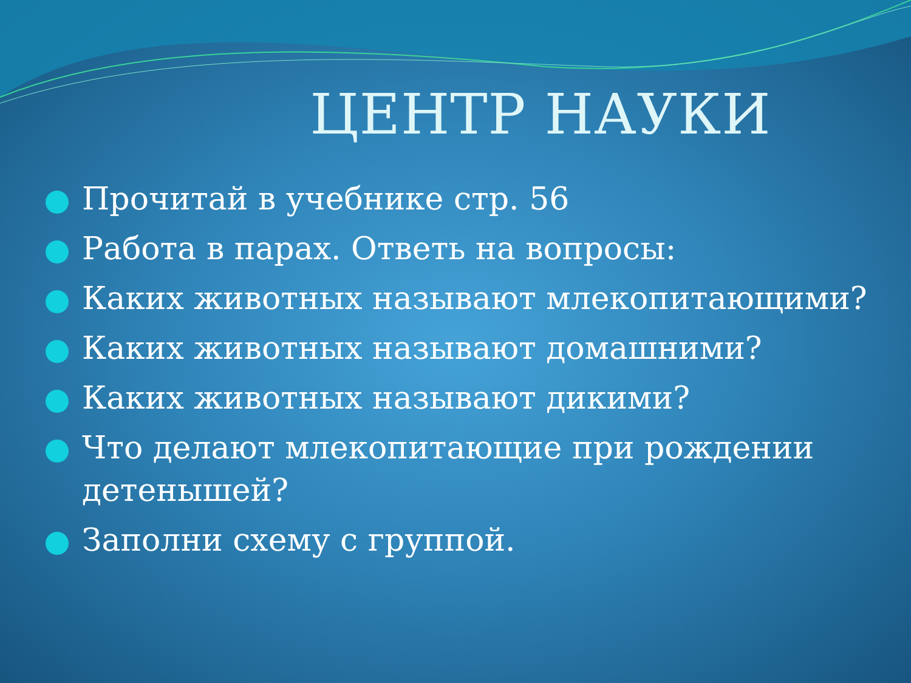ЦЕНТР НАУКИ
Прочитай в учебнике стр. 56
Работа в парах. Ответь на вопросы:
Каких животных называют млекопитающими?
Каких животных называют домашними?
Каких животных называют дикими?
Что делают млекопитающие при рождении детенышей?
Заполни схему с группой.